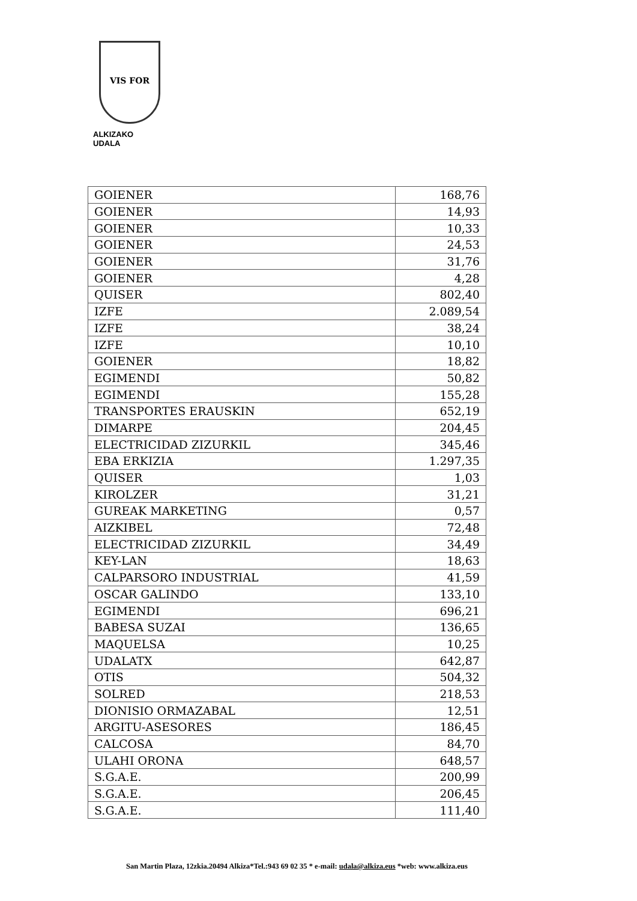VIS FOR
ALKIZAKO UDALA
| GOIENER | 168,76 |
| GOIENER | 14,93 |
| GOIENER | 10,33 |
| GOIENER | 24,53 |
| GOIENER | 31,76 |
| GOIENER | 4,28 |
| QUISER | 802,40 |
| IZFE | 2.089,54 |
| IZFE | 38,24 |
| IZFE | 10,10 |
| GOIENER | 18,82 |
| EGIMENDI | 50,82 |
| EGIMENDI | 155,28 |
| TRANSPORTES ERAUSKIN | 652,19 |
| DIMARPE | 204,45 |
| ELECTRICIDAD ZIZURKIL | 345,46 |
| EBA ERKIZIA | 1.297,35 |
| QUISER | 1,03 |
| KIROLZER | 31,21 |
| GUREAK MARKETING | 0,57 |
| AIZKIBEL | 72,48 |
| ELECTRICIDAD ZIZURKIL | 34,49 |
| KEY-LAN | 18,63 |
| CALPARSORO INDUSTRIAL | 41,59 |
| OSCAR GALINDO | 133,10 |
| EGIMENDI | 696,21 |
| BABESA SUZAI | 136,65 |
| MAQUELSA | 10,25 |
| UDALATX | 642,87 |
| OTIS | 504,32 |
| SOLRED | 218,53 |
| DIONISIO ORMAZABAL | 12,51 |
| ARGITU-ASESORES | 186,45 |
| CALCOSA | 84,70 |
| ULAHI ORONA | 648,57 |
| S.G.A.E. | 200,99 |
| S.G.A.E. | 206,45 |
| S.G.A.E. | 111,40 |
San Martin Plaza, 12zkia.20494 Alkiza*Tel.:943 69 02 35 * e-mail: udala@alkiza.eus *web: www.alkiza.eus